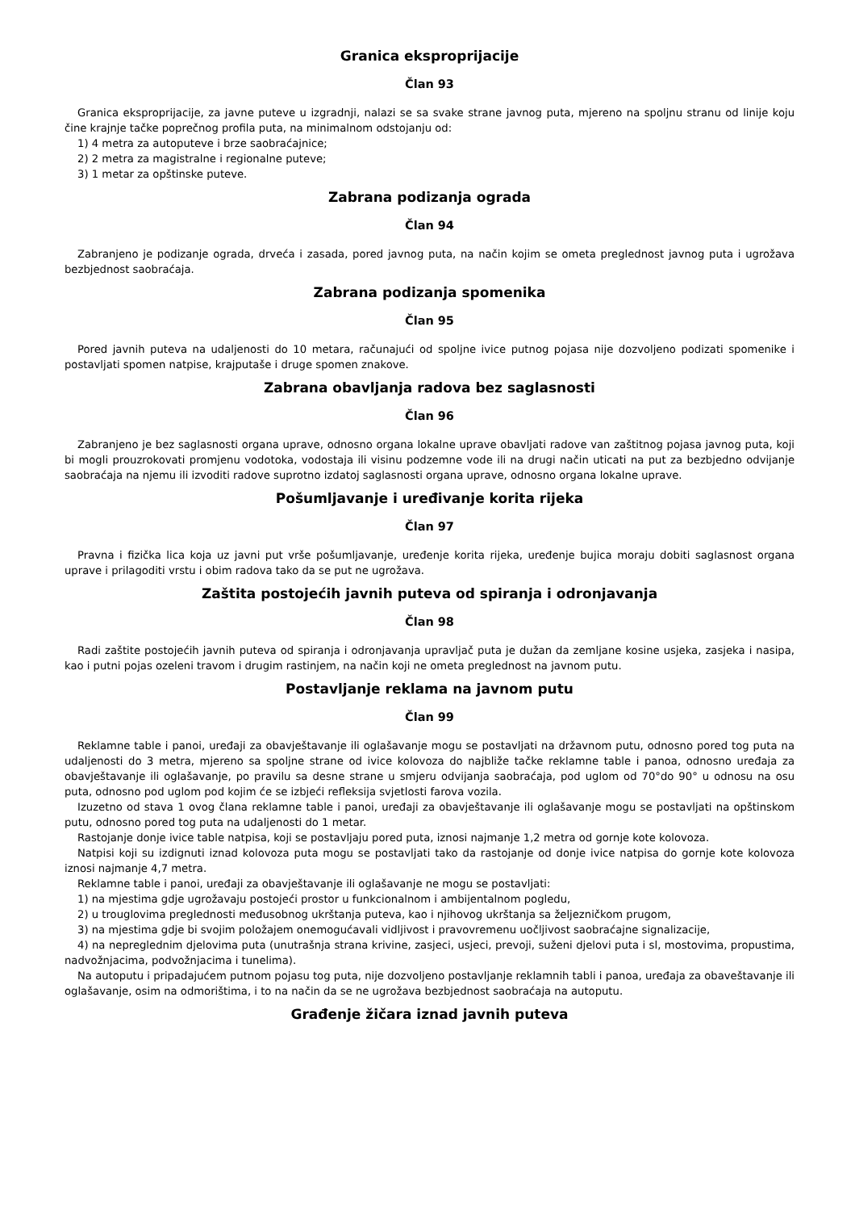Granica eksproprijacije
Član 93
Granica eksproprijacije, za javne puteve u izgradnji, nalazi se sa svake strane javnog puta, mjereno na spoljnu stranu od linije koju čine krajnje tačke poprečnog profila puta, na minimalnom odstojanju od:
1) 4 metra za autoputeve i brze saobraćajnice;
2) 2 metra za magistralne i regionalne puteve;
3) 1 metar za opštinske puteve.
Zabrana podizanja ograda
Član 94
Zabranjeno je podizanje ograda, drveća i zasada, pored javnog puta, na način kojim se ometa preglednost javnog puta i ugrožava bezbjednost saobraćaja.
Zabrana podizanja spomenika
Član 95
Pored javnih puteva na udaljenosti do 10 metara, računajući od spoljne ivice putnog pojasa nije dozvoljeno podizati spomenike i postavljati spomen natpise, krajputaše i druge spomen znakove.
Zabrana obavljanja radova bez saglasnosti
Član 96
Zabranjeno je bez saglasnosti organa uprave, odnosno organa lokalne uprave obavljati radove van zaštitnog pojasa javnog puta, koji bi mogli prouzrokovati promjenu vodotoka, vodostaja ili visinu podzemne vode ili na drugi način uticati na put za bezbjedno odvijanje saobraćaja na njemu ili izvoditi radove suprotno izdatoj saglasnosti organa uprave, odnosno organa lokalne uprave.
Pošumljavanje i uređivanje korita rijeka
Član 97
Pravna i fizička lica koja uz javni put vrše pošumljavanje, uređenje korita rijeka, uređenje bujica moraju dobiti saglasnost organa uprave i prilagoditi vrstu i obim radova tako da se put ne ugrožava.
Zaštita postojećih javnih puteva od spiranja i odronjavanja
Član 98
Radi zaštite postojećih javnih puteva od spiranja i odronjavanja upravljač puta je dužan da zemljane kosine usjeka, zasjeka i nasipa, kao i putni pojas ozeleni travom i drugim rastinjem, na način koji ne ometa preglednost na javnom putu.
Postavljanje reklama na javnom putu
Član 99
Reklamne table i panoi, uređaji za obavještavanje ili oglašavanje mogu se postavljati na državnom putu, odnosno pored tog puta na udaljenosti do 3 metra, mjereno sa spoljne strane od ivice kolovoza do najbliže tačke reklamne table i panoa, odnosno uređaja za obavještavanje ili oglašavanje, po pravilu sa desne strane u smjeru odvijanja saobraćaja, pod uglom od 70°do 90° u odnosu na osu puta, odnosno pod uglom pod kojim će se izbjeći refleksija svjetlosti farova vozila.
Izuzetno od stava 1 ovog člana reklamne table i panoi, uređaji za obavještavanje ili oglašavanje mogu se postavljati na opštinskom putu, odnosno pored tog puta na udaljenosti do 1 metar.
Rastojanje donje ivice table natpisa, koji se postavljaju pored puta, iznosi najmanje 1,2 metra od gornje kote kolovoza.
Natpisi koji su izdignuti iznad kolovoza puta mogu se postavljati tako da rastojanje od donje ivice natpisa do gornje kote kolovoza iznosi najmanje 4,7 metra.
Reklamne table i panoi, uređaji za obavještavanje ili oglašavanje ne mogu se postavljati:
1) na mjestima gdje ugrožavaju postojeći prostor u funkcionalnom i ambijentalnom pogledu,
2) u trouglovima preglednosti međusobnog ukrštanja puteva, kao i njihovog ukrštanja sa željezničkom prugom,
3) na mjestima gdje bi svojim položajem onemogućavali vidljivost i pravovremenu uočljivost saobraćajne signalizacije,
4) na nepreglednim djelovima puta (unutrašnja strana krivine, zasjeci, usjeci, prevoji, suženi djelovi puta i sl, mostovima, propustima, nadvožnjacima, podvožnjacima i tunelima).
Na autoputu i pripadajućem putnom pojasu tog puta, nije dozvoljeno postavljanje reklamnih tabli i panoa, uređaja za obaveštavanje ili oglašavanje, osim na odmorištima, i to na način da se ne ugrožava bezbjednost saobraćaja na autoputu.
Građenje žičara iznad javnih puteva